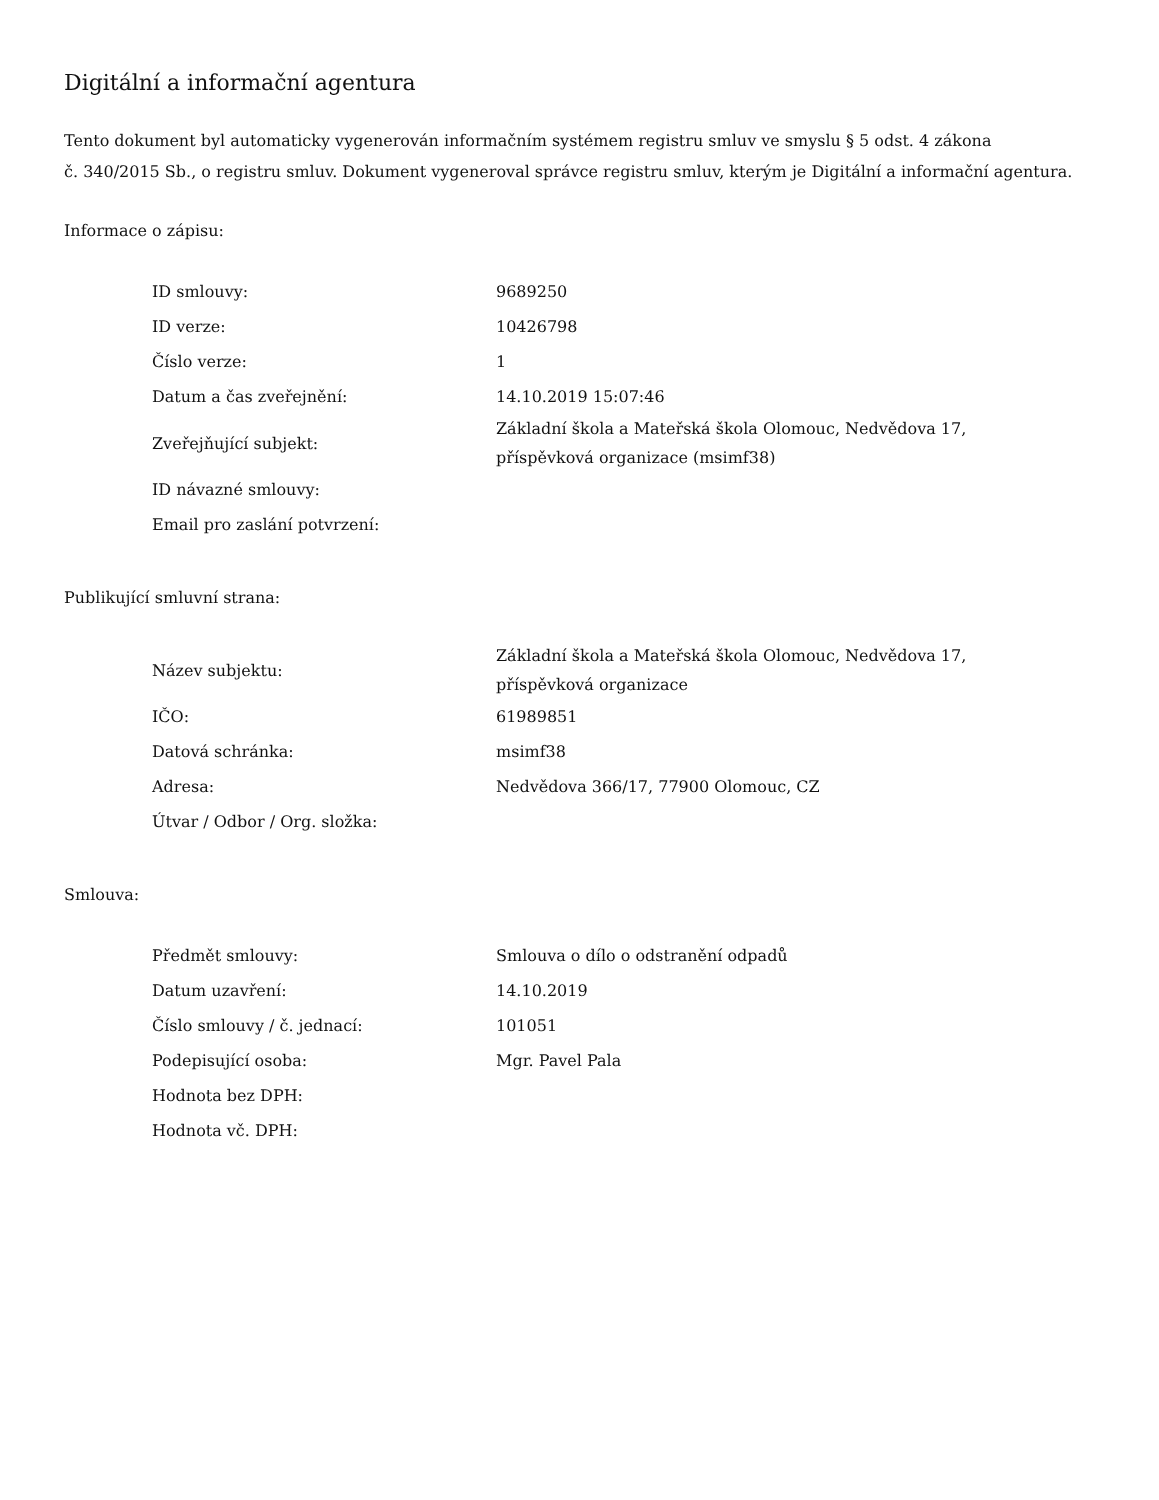Digitální a informační agentura
Tento dokument byl automaticky vygenerován informačním systémem registru smluv ve smyslu § 5 odst. 4 zákona
č. 340/2015 Sb., o registru smluv. Dokument vygeneroval správce registru smluv, kterým je Digitální a informační agentura.
Informace o zápisu:
| ID smlouvy: | 9689250 |
| ID verze: | 10426798 |
| Číslo verze: | 1 |
| Datum a čas zveřejnění: | 14.10.2019 15:07:46 |
| Zveřejňující subjekt: | Základní škola a Mateřská škola Olomouc, Nedvědova 17, příspěvková organizace (msimf38) |
| ID návazné smlouvy: | |
| Email pro zaslání potvrzení: | |
Publikující smluvní strana:
| Název subjektu: | Základní škola a Mateřská škola Olomouc, Nedvědova 17, příspěvková organizace |
| IČO: | 61989851 |
| Datová schránka: | msimf38 |
| Adresa: | Nedvědova 366/17, 77900 Olomouc, CZ |
| Útvar / Odbor / Org. složka: | |
Smlouva:
| Předmět smlouvy: | Smlouva o dílo o odstranění odpadů |
| Datum uzavření: | 14.10.2019 |
| Číslo smlouvy / č. jednací: | 101051 |
| Podepisující osoba: | Mgr. Pavel Pala |
| Hodnota bez DPH: | |
| Hodnota vč. DPH: | |